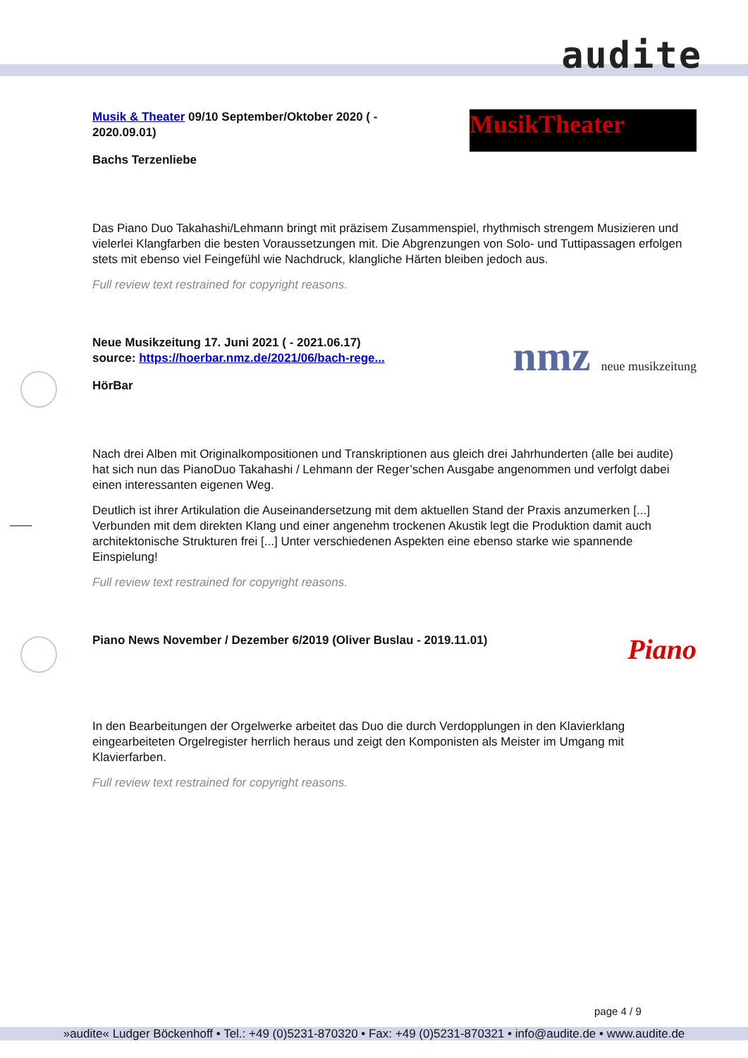audite
MusikTheater
Musik & Theater 09/10 September/Oktober 2020 ( - 2020.09.01)
Bachs Terzenliebe
Das Piano Duo Takahashi/Lehmann bringt mit präzisem Zusammenspiel, rhythmisch strengem Musizieren und vielerlei Klangfarben die besten Voraussetzungen mit. Die Abgrenzungen von Solo- und Tuttipassagen erfolgen stets mit ebenso viel Feingefühl wie Nachdruck, klangliche Härten bleiben jedoch aus.
Full review text restrained for copyright reasons.
nmz neue musikzeitung
Neue Musikzeitung 17. Juni 2021 ( - 2021.06.17)
source: https://hoerbar.nmz.de/2021/06/bach-rege...
HörBar
Nach drei Alben mit Originalkompositionen und Transkriptionen aus gleich drei Jahrhunderten (alle bei audite) hat sich nun das PianoDuo Takahashi / Lehmann der Reger’schen Ausgabe angenommen und verfolgt dabei einen interessanten eigenen Weg.
Deutlich ist ihrer Artikulation die Auseinandersetzung mit dem aktuellen Stand der Praxis anzumerken [...] Verbunden mit dem direkten Klang und einer angenehm trockenen Akustik legt die Produktion damit auch architektonische Strukturen frei [...] Unter verschiedenen Aspekten eine ebenso starke wie spannende Einspielung!
Full review text restrained for copyright reasons.
Piano
Piano News November / Dezember 6/2019 (Oliver Buslau - 2019.11.01)
In den Bearbeitungen der Orgelwerke arbeitet das Duo die durch Verdopplungen in den Klavierklang eingearbeiteten Orgelregister herrlich heraus und zeigt den Komponisten als Meister im Umgang mit Klavierfarben.
Full review text restrained for copyright reasons.
page 4 / 9
»audite« Ludger Böckenhoff • Tel.: +49 (0)5231-870320 • Fax: +49 (0)5231-870321 • info@audite.de • www.audite.de